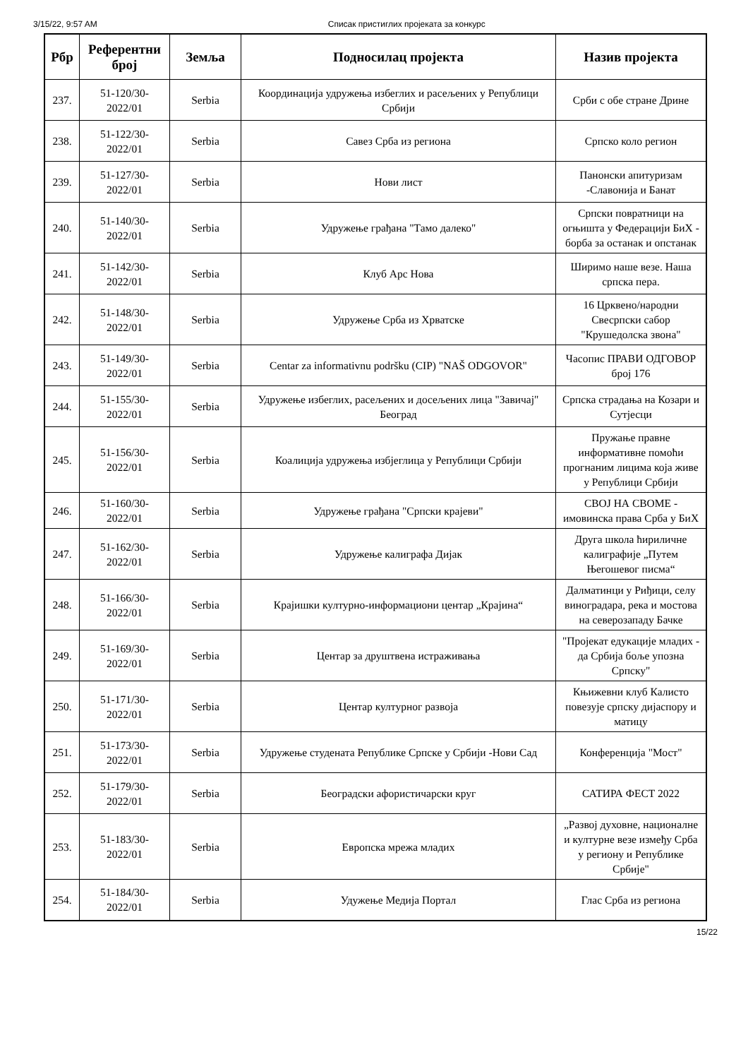3/15/22, 9:57 AM Списак пристиглих пројеката за конкурс
| Рбр | Референтни број | Земља | Подносилац пројекта | Назив пројекта |
| --- | --- | --- | --- | --- |
| 237. | 51-120/30-2022/01 | Serbia | Координација удружења избеглих и расељених у Републици Србији | Срби с обе стране Дрине |
| 238. | 51-122/30-2022/01 | Serbia | Савез Срба из региона | Српско коло регион |
| 239. | 51-127/30-2022/01 | Serbia | Нови лист | Панонски апитуризам -Славонија и Банат |
| 240. | 51-140/30-2022/01 | Serbia | Удружење грађана "Тамо далеко" | Српски повратници на огњишта у Федерацији БиХ - борба за останак и опстанак |
| 241. | 51-142/30-2022/01 | Serbia | Клуб Арс Нова | Ширимо наше везе. Наша српска пера. |
| 242. | 51-148/30-2022/01 | Serbia | Удружење Срба из Хрватске | 16 Црквено/народни Свесрпски сабор "Крушедолска звона" |
| 243. | 51-149/30-2022/01 | Serbia | Centar za informativnu podršku (CIP) "NAŠ ODGOVOR" | Часопис ПРАВИ ОДГОВОР број 176 |
| 244. | 51-155/30-2022/01 | Serbia | Удружење избеглих, расељених и досељених лица "Завичај" Београд | Српска страдања на Козари и Сутјесци |
| 245. | 51-156/30-2022/01 | Serbia | Коалиција удружења избјеглица у Републици Србији | Пружање правне информативне помоћи прогнаним лицима која живе у Републици Србији |
| 246. | 51-160/30-2022/01 | Serbia | Удружење грађана "Српски крајеви" | СВОЈ НА СВОМЕ - имовинска права Срба у БиХ |
| 247. | 51-162/30-2022/01 | Serbia | Удружење калиграфа Дијак | Друга школа ћириличне калиграфије „Путем Његошевог писма“ |
| 248. | 51-166/30-2022/01 | Serbia | Крајишки културно-информациони центар „Крајина“ | Далматинци у Риђици, селу виноградара, река и мостова на северозападу Бачке |
| 249. | 51-169/30-2022/01 | Serbia | Центар за друштвена истраживања | "Пројекат едукације младих - да Србија боље упозна Српску" |
| 250. | 51-171/30-2022/01 | Serbia | Центар културног развоја | Књижевни клуб Калисто повезује српску дијаспору и матицу |
| 251. | 51-173/30-2022/01 | Serbia | Удружење студената Републике Српске у Србији -Нови Сад | Конференција "Мост" |
| 252. | 51-179/30-2022/01 | Serbia | Београдски афористичарски круг | САТИРА ФЕСТ 2022 |
| 253. | 51-183/30-2022/01 | Serbia | Европска мрежа младих | „Развој духовне, националне и културне везе између Срба у региону и Републике Србије" |
| 254. | 51-184/30-2022/01 | Serbia | Удужење Медија Портал | Глас Срба из региона |
15/22